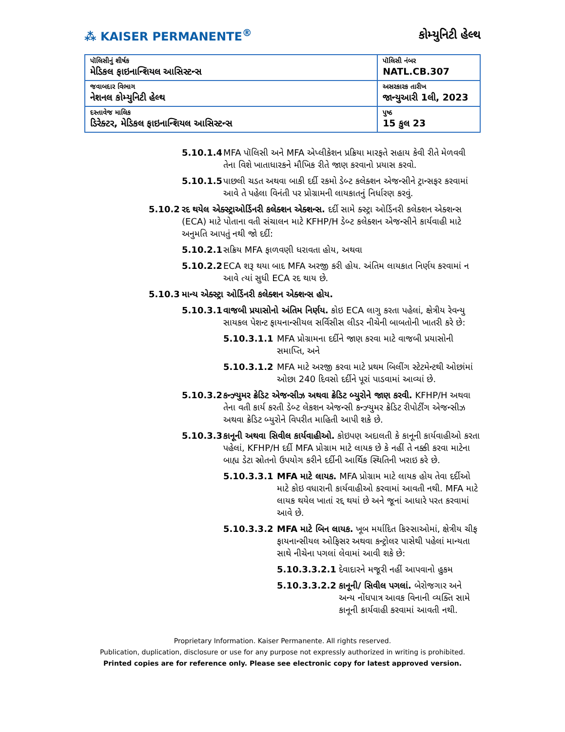⁂ KAISER PERMANENTE<sup>®</sup>
કોમ્યુનિટી હેલ્થ
| પૉલિસીનું શીર્ષક મેડિકલ ફાઇનાન્શિયલ આસિસ્ટન્સ | પૉલિસી નંબર NATL.CB.307 |
| જવાબદાર વિભાગ નેશનલ કોમ્યુનિટી હેલ્થ | અસરકારક તારીખ જાન્યુઆરી 1લી, 2023 |
| દસ્તાવેજ માલિક ડિરેક્ટર, મેડિકલ ફાઇનાન્શિયલ આસિસ્ટન્સ | પુષ્ઠ 15 કુલ 23 |
5.10.1.4 MFA પૉલિસી અને MFA એપ્લીકેશન પ્રક્રિયા મારફતે સહાય કેવી રીતે મેળવવી તેના વિશે ખાતાધારકને મૌખિક રીતે જાણ કરવાનો પ્રયાસ કરવો.
5.10.1.5 પાછલી ચડત અથવા બાકી દર્દી રકમો ડેબ્ટ કલેક્શન એજન્સીને ટ્રાન્સફર કરવામાં આવે તે પહેલા વિનંતી પર પ્રોગ્રામની લાયકાતનું નિર્ધારણ કરવું.
5.10.2 રદ થયેલ એક્સ્ટ્રાઓર્ડિનરી કલેક્શન એક્શન્સ. દર્દી સામે ક્સ્ટ્રા ઓર્ડિનરી કલેક્શન એક્શન્સ (ECA) માટે પોતાના વતી સંચાલન માટે KFHP/H ડેબ્ટ કલેક્શન એજન્સીને કાર્યવાહી માટે અનુમતિ આપતું નથી જો દર્દી:
5.10.2.1 સક્રિય MFA ફાળવણી ધરાવતા હોય, અથવા
5.10.2.2 ECA શરૂ થયા બાદ MFA અરજી કરી હોય. અંતિમ લાયકાત નિર્ણય કરવામાં ન આવે ત્યાં સુધી ECA રદ થાય છે.
5.10.3 માન્ય એક્સ્ટ્રા ઓર્ડિનરી કલેક્શન એક્શન્સ હોય.
5.10.3.1 વાજબી પ્રયાસોનો અંતિમ નિર્ણય. કોઇ ECA લાગુ કરતા પહેલાં, ક્ષેત્રીય રેવન્યુ સાયકલ પેશન્ટ ફાયનાન્સીયલ સર્વિસીસ લીડર નીચેની બાબતોની ખાતરી કરે છે:
5.10.3.1.1 MFA પ્રોગ્રામના દર્દીને જાણ કરવા માટે વાજબી પ્રયાસોની સમાપ્તિ, અને
5.10.3.1.2 MFA માટે અરજી કરવા માટે પ્રથમ બિલીંગ સ્ટેટમેન્ટથી ઓછાંમાં ઓછા 240 દિવસો દર્દીને પૂરાં પાડવામાં આવ્યાં છે.
5.10.3.2 કન્ઝ્યુમર ક્રેડિટ એજન્સીઝ અથવા ક્રેડિટ બ્યુરોને જાણ કરવી. KFHP/H અથવા તેના વતી કાર્ય કરતી ડેબ્ટ લેકશન એજન્સી કન્ઝ્યુમર ક્રેડિટ રીપોર્ટીંગ એજન્સીઝ અથવા ક્રેડિટ બ્યુરોને વિપરીત માહિતી આપી શકે છે.
5.10.3.3 કાનૂની અથવા સિવીલ કાર્યવાહીઓ. કોઇપણ અદાલતી કે કાનૂની કાર્યવાહીઓ કરતા પહેલાં, KFHP/H દર્દી MFA પ્રોગ્રામ માટે લાયક છે કે નહીં તે નક્કી કરવા માટેના બાહ્ય ડેટા સ્રોતનો ઉપયોગ કરીને દર્દીની આર્થિક સ્થિતિની ખરાઇ કરે છે.
5.10.3.3.1 MFA માટે લાયક. MFA પ્રોગ્રામ માટે લાયક હોય તેવા દર્દીઓ માટે કોઇ વધારાની કાર્યવાહીઓ કરવામાં આવતી નથી. MFA માટે લાયક થયેલ ખાતાં રદ્દ થયાં છે અને જૂનાં આધારે પરત કરવામાં આવે છે.
5.10.3.3.2 MFA માટે બિન લાયક. ખૂબ મર્યાદિત કિસ્સાઓમાં, ક્ષેત્રીય ચીફ ફાયનાન્સીયલ ઓફિસર અથવા કન્ટ્રોલર પાસેથી પહેલાં માન્યતા સાથે નીચેના પગલાં લેવામાં આવી શકે છે:
5.10.3.3.2.1 દેવાદારને મજૂરી નહીં આપવાનો હુકમ
5.10.3.3.2.2 કાનૂની/ સિવીલ પગલાં. બેરોજગાર અને અન્ય નોંધપાત્ર આવક વિનાની વ્યક્તિ સામે કાનૂની કાર્યવાહી કરવામાં આવતી નથી.
Proprietary Information. Kaiser Permanente. All rights reserved.
Publication, duplication, disclosure or use for any purpose not expressly authorized in writing is prohibited.
Printed copies are for reference only. Please see electronic copy for latest approved version.